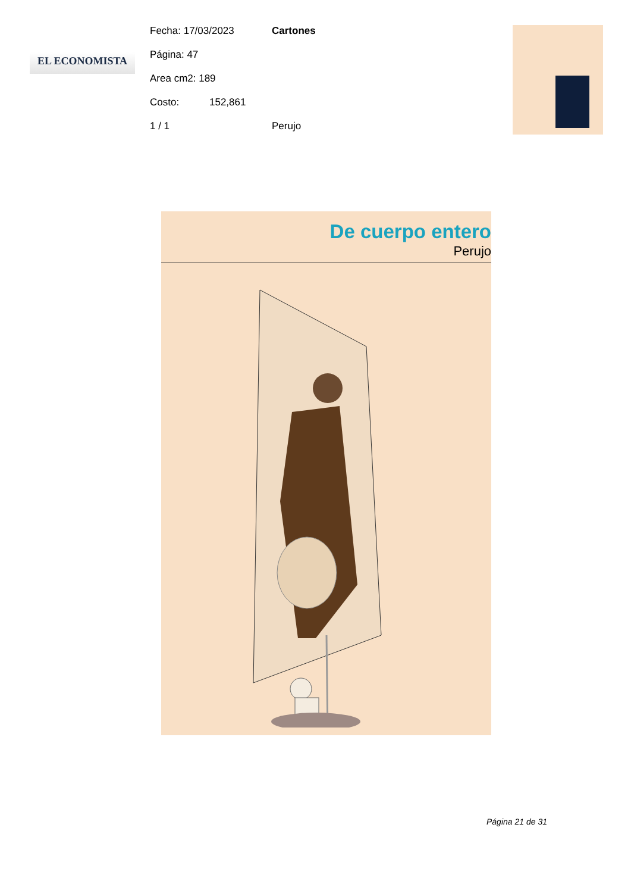EL ECONOMISTA
Fecha: 17/03/2023 Cartones
Página: 47
Area cm2: 189
Costo: 152,861
1 / 1 Perujo
De cuerpo entero
Perujo
Página 21 de 31